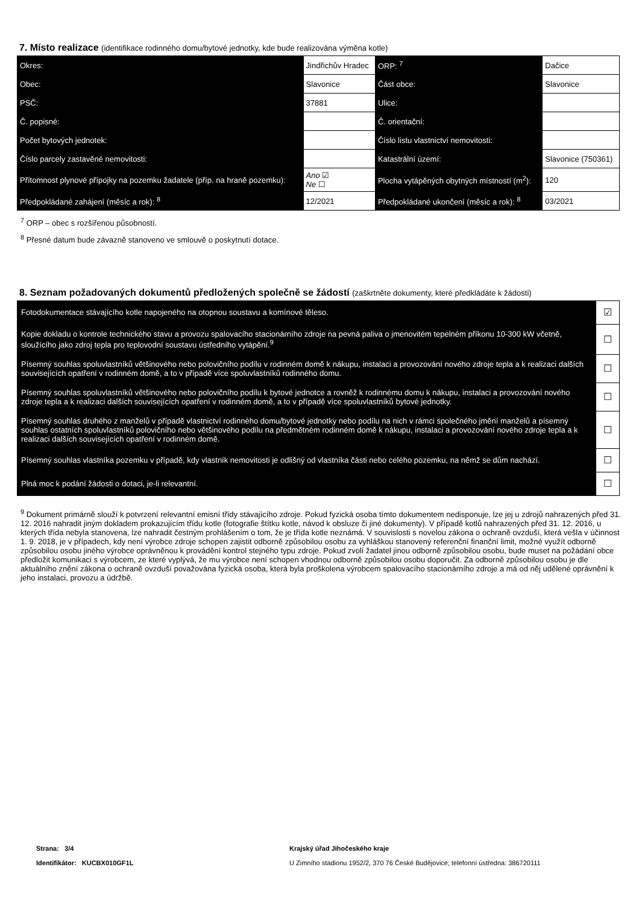7. Místo realizace (identifikace rodinného domu/bytové jednotky, kde bude realizována výměna kotle)
| Okres: | Jindřichův Hradec | | ORP: <sup>7</sup> | Dačice |
| Obec: | Slavonice | | Část obce: | Slavonice |
| PSČ: | 37881 | | Ulice: | |
| Č. popisné: | | | Č. orientační: | |
| Počet bytových jednotek: | | | Číslo listu vlastnictví nemovitosti: | |
| Číslo parcely zastavěné nemovitosti: | | | Katastrální území: | Slavonice (750361) |
| Přítomnost plynové přípojky na pozemku žadatele (příp. na hraně pozemku): | | Ano ☑ Ne ☐ | Plocha vytápěných obytných místností (m<sup>2</sup>): | 120 |
| Předpokládané zahájení (měsíc a rok): <sup>8</sup> | | 12/2021 | Předpokládané ukončení (měsíc a rok): <sup>8</sup> | 03/2021 |
<sup>7</sup> ORP – obec s rozšířenou působností.
<sup>8</sup> Přesné datum bude závazně stanoveno ve smlouvě o poskytnutí dotace.
8. Seznam požadovaných dokumentů předložených společně se žádostí (zaškrtněte dokumenty, které předkládáte k žádosti)
| Fotodokumentace stávajícího kotle napojeného na otopnou soustavu a komínové těleso. | ☑ |
| Kopie dokladu o kontrole technického stavu a provozu spalovacího stacionárního zdroje na pevná paliva o jmenovitém tepelném příkonu 10-300 kW včetně, sloužícího jako zdroj tepla pro teplovodní soustavu ústředního vytápění.<sup>9</sup> | ☐ |
| Písemný souhlas spoluvlastníků většinového nebo polovičního podílu v rodinném domě k nákupu, instalaci a provozování nového zdroje tepla a k realizaci dalších souvisejících opatření v rodinném domě, a to v případě více spoluvlastníků rodinného domu. | ☐ |
| Písemný souhlas spoluvlastníků většinového nebo polovičního podílu k bytové jednotce a rovněž k rodinnému domu k nákupu, instalaci a provozování nového zdroje tepla a k realizaci dalších souvisejících opatření v rodinném domě, a to v případě více spoluvlastníků bytové jednotky. | ☐ |
| Písemný souhlas druhého z manželů v případě vlastnictví rodinného domu/bytové jednotky nebo podílu na nich v rámci společného jmění manželů a písemný souhlas ostatních spoluvlastníků polovičního nebo většinového podílu na předmětném rodinném domě k nákupu, instalaci a provozování nového zdroje tepla a k realizaci dalších souvisejících opatření v rodinném domě. | ☐ |
| Písemný souhlas vlastníka pozemku v případě, kdy vlastník nemovitosti je odlišný od vlastníka části nebo celého pozemku, na němž se dům nachází. | ☐ |
| Plná moc k podání žádosti o dotaci, je-li relevantní. | ☐ |
<sup>9</sup> Dokument primárně slouží k potvrzení relevantní emisní třídy stávajícího zdroje. Pokud fyzická osoba tímto dokumentem nedisponuje, lze jej u zdrojů nahrazených před 31. 12. 2016 nahradit jiným dokladem prokazujícím třídu kotle (fotografie štítku kotle, návod k obsluze či jiné dokumenty). V případě kotlů nahrazených před 31. 12. 2016, u kterých třída nebyla stanovena, lze nahradit čestným prohlášením o tom, že je třída kotle neznámá. V souvislosti s novelou zákona o ochraně ovzduší, která vešla v účinnost 1. 9. 2018, je v případech, kdy není výrobce zdroje schopen zajistit odborně způsobilou osobu za vyhláškou stanovený referenční finanční limit, možné využít odborně způsobilou osobu jiného výrobce oprávněnou k provádění kontrol stejného typu zdroje. Pokud zvolí žadatel jinou odborně způsobilou osobu, bude muset na požádání obce předložit komunikaci s výrobcem, ze které vyplývá, že mu výrobce není schopen vhodnou odborně způsobilou osobu doporučit. Za odborně způsobilou osobu je dle aktuálního znění zákona o ochraně ovzduší považována fyzická osoba, která byla proškolena výrobcem spalovacího stacionárního zdroje a má od něj udělené oprávnění k jeho instalaci, provozu a údržbě.
Strana: 3/4
Identifikátor: KUCBX010GF1L
Krajský úřad Jihočeského kraje
U Zimního stadionu 1952/2, 370 76 České Budějovice; telefonní ústředna: 386720111